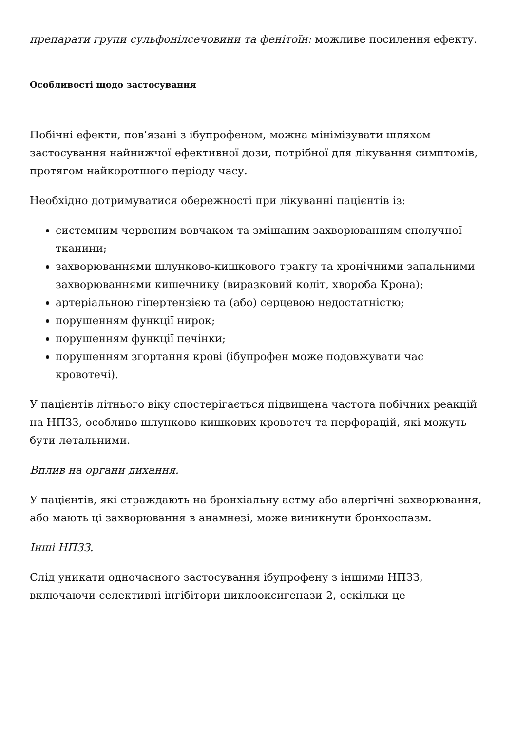препарати групи сульфонілсечовини та фенітоїн: можливе посилення ефекту.
Особливості щодо застосування
Побічні ефекти, пов’язані з ібупрофеном, можна мінімізувати шляхом застосування найнижчої ефективної дози, потрібної для лікування симптомів, протягом найкоротшого періоду часу.
Необхідно дотримуватися обережності при лікуванні пацієнтів із:
системним червоним вовчаком та змішаним захворюванням сполучної тканини;
захворюваннями шлунково-кишкового тракту та хронічними запальними захворюваннями кишечнику (виразковий коліт, хвороба Крона);
артеріальною гіпертензією та (або) серцевою недостатністю;
порушенням функції нирок;
порушенням функції печінки;
порушенням згортання крові (ібупрофен може подовжувати час кровотечі).
У пацієнтів літнього віку спостерігається підвищена частота побічних реакцій на НПЗЗ, особливо шлунково-кишкових кровотеч та перфорацій, які можуть бути летальними.
Вплив на органи дихання.
У пацієнтів, які страждають на бронхіальну астму або алергічні захворювання, або мають ці захворювання в анамнезі, може виникнути бронхоспазм.
Інші НПЗЗ.
Слід уникати одночасного застосування ібупрофену з іншими НПЗЗ, включаючи селективні інгібітори циклооксигенази-2, оскільки це